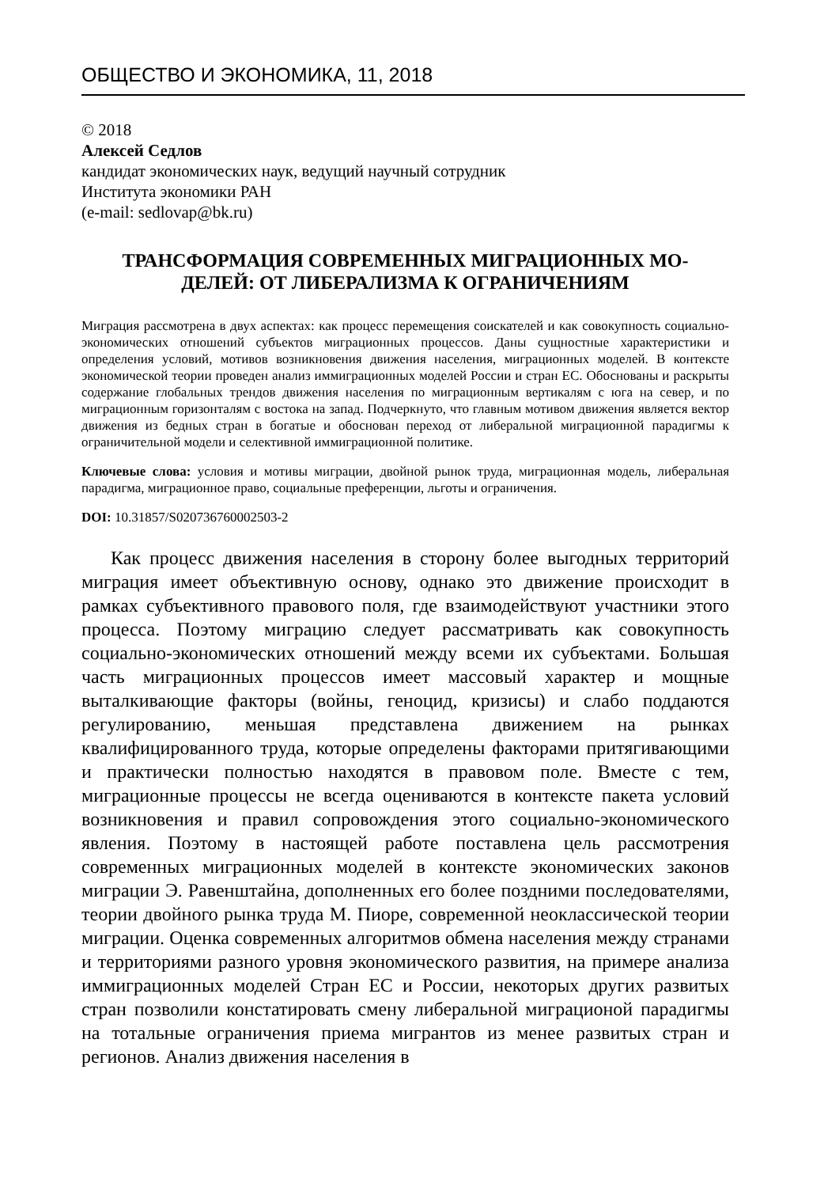ОБЩЕСТВО И ЭКОНОМИКА, 11, 2018
© 2018
Алексей Седлов
кандидат экономических наук, ведущий научный сотрудник
Института экономики РАН
(e-mail: sedlovap@bk.ru)
ТРАНСФОРМАЦИЯ СОВРЕМЕННЫХ МИГРАЦИОННЫХ МО-
ДЕЛЕЙ: ОТ ЛИБЕРАЛИЗМА К ОГРАНИЧЕНИЯМ
Миграция рассмотрена в двух аспектах: как процесс перемещения соискателей и как совокупность социально-экономических отношений субъектов миграционных процессов. Даны сущностные характеристики и определения условий, мотивов возникновения движения населения, миграционных моделей. В контексте экономической теории проведен анализ иммиграционных моделей России и стран ЕС. Обоснованы и раскрыты содержание глобальных трендов движения населения по миграционным вертикалям с юга на север, и по миграционным горизонталям с востока на запад. Подчеркнуто, что главным мотивом движения является вектор движения из бедных стран в богатые и обоснован переход от либеральной миграционной парадигмы к ограничительной модели и селективной иммиграционной политике.
Ключевые слова: условия и мотивы миграции, двойной рынок труда, миграционная модель, либеральная парадигма, миграционное право, социальные преференции, льготы и ограничения.
DOI: 10.31857/S020736760002503-2
Как процесс движения населения в сторону более выгодных территорий миграция имеет объективную основу, однако это движение происходит в рамках субъективного правового поля, где взаимодействуют участники этого процесса. Поэтому миграцию следует рассматривать как совокупность социально-экономических отношений между всеми их субъектами. Большая часть миграционных процессов имеет массовый характер и мощные выталкивающие факторы (войны, геноцид, кризисы) и слабо поддаются регулированию, меньшая представлена движением на рынках квалифицированного труда, которые определены факторами притягивающими и практически полностью находятся в правовом поле. Вместе с тем, миграционные процессы не всегда оцениваются в контексте пакета условий возникновения и правил сопровождения этого социально-экономического явления. Поэтому в настоящей работе поставлена цель рассмотрения современных миграционных моделей в контексте экономических законов миграции Э. Равенштайна, дополненных его более поздними последователями, теории двойного рынка труда М. Пиоре, современной неоклассической теории миграции. Оценка современных алгоритмов обмена населения между странами и территориями разного уровня экономического развития, на примере анализа иммиграционных моделей Стран ЕС и России, некоторых других развитых стран позволили констатировать смену либеральной миграционой парадигмы на тотальные ограничения приема мигрантов из менее развитых стран и регионов. Анализ движения населения в